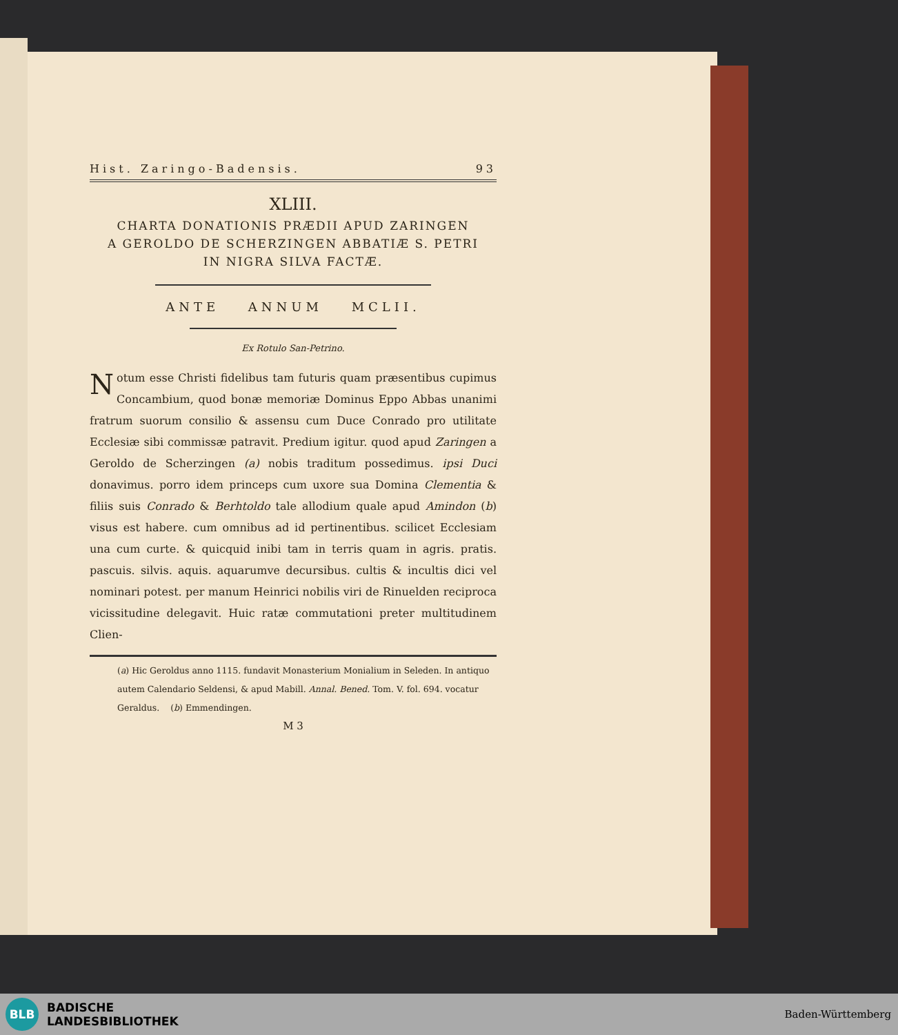Hist. Zaringo-Badensis. 93
XLIII.
CHARTA DONATIONIS PRÆDII APUD ZARINGEN
A GEROLDO DE SCHERZINGEN ABBATIÆ S. PETRI
IN NIGRA SILVA FACTÆ.
ANTE ANNUM MCLII.
Ex Rotulo San-Petrino.
Notum esse Christi fidelibus tam futuris quam præsentibus cupimus Concambium, quod bonæ memoriæ Dominus Eppo Abbas unanimi fratrum suorum consilio & assensu cum Duce Conrado pro utilitate Ecclesiæ sibi commissæ patravit. Predium igitur. quod apud Zaringen a Geroldo de Scherzingen (a) nobis traditum possedimus. ipsi Duci donavimus. porro idem princeps cum uxore sua Domina Clementia & filiis suis Conrado & Berhtoldo tale allodium quale apud Amindon (b) visus est habere. cum omnibus ad id pertinentibus. scilicet Ecclesiam una cum curte. & quicquid inibi tam in terris quam in agris. pratis. pascuis. silvis. aquis. aquarumve decursibus. cultis & incultis dici vel nominari potest. per manum Heinrici nobilis viri de Rinuelden reciproca vicissitudine delegavit. Huic ratæ commutationi preter multitudinem Clien-
(a) Hic Geroldus anno 1115. fundavit Monasterium Monialium in Seleden. In antiquo autem Calendario Seldensi, & apud Mabill. Annal. Bened. Tom. V. fol. 694. vocatur Geraldus. (b) Emmendingen.
M 3
BLB
BADISCHE
LANDESBIBLIOTHEK
Baden-Württemberg